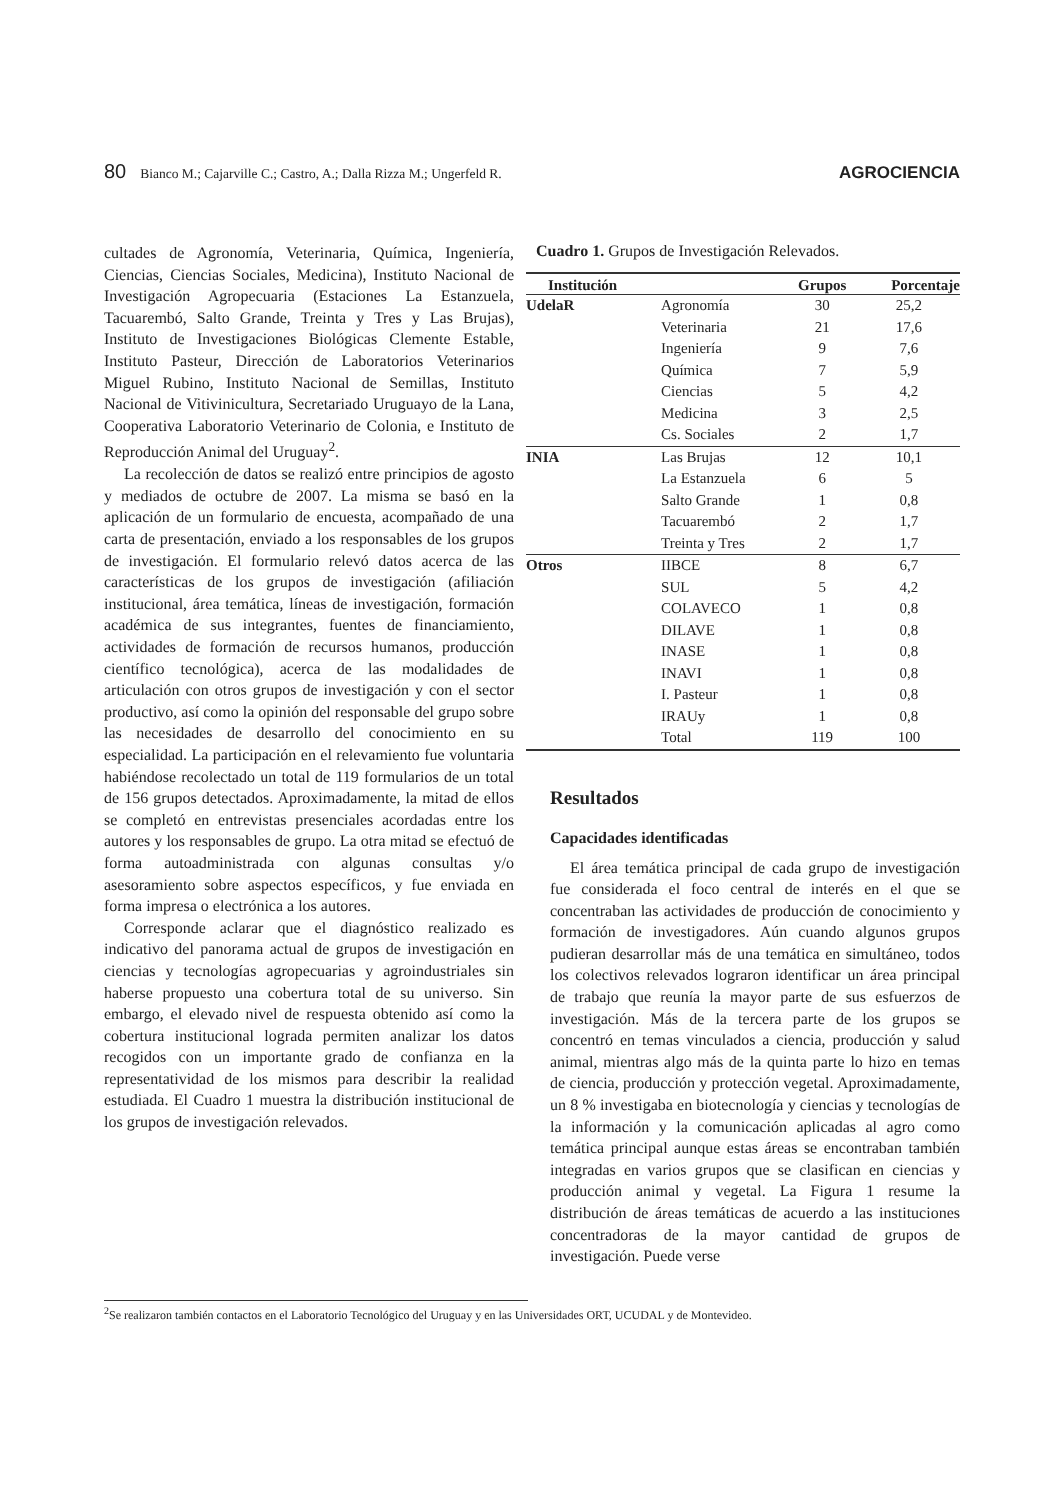80 Bianco M.; Cajarville C.; Castro, A.; Dalla Rizza M.; Ungerfeld R. AGROCIENCIA
cultades de Agronomía, Veterinaria, Química, Ingeniería, Ciencias, Ciencias Sociales, Medicina), Instituto Nacional de Investigación Agropecuaria (Estaciones La Estanzuela, Tacuarembó, Salto Grande, Treinta y Tres y Las Brujas), Instituto de Investigaciones Biológicas Clemente Estable, Instituto Pasteur, Dirección de Laboratorios Veterinarios Miguel Rubino, Instituto Nacional de Semillas, Instituto Nacional de Vitivinicultura, Secretariado Uruguayo de la Lana, Cooperativa Laboratorio Veterinario de Colonia, e Instituto de Reproducción Animal del Uruguay<sup>2</sup>.
La recolección de datos se realizó entre principios de agosto y mediados de octubre de 2007. La misma se basó en la aplicación de un formulario de encuesta, acompañado de una carta de presentación, enviado a los responsables de los grupos de investigación. El formulario relevó datos acerca de las características de los grupos de investigación (afiliación institucional, área temática, líneas de investigación, formación académica de sus integrantes, fuentes de financiamiento, actividades de formación de recursos humanos, producción científico tecnológica), acerca de las modalidades de articulación con otros grupos de investigación y con el sector productivo, así como la opinión del responsable del grupo sobre las necesidades de desarrollo del conocimiento en su especialidad. La participación en el relevamiento fue voluntaria habiéndose recolectado un total de 119 formularios de un total de 156 grupos detectados. Aproximadamente, la mitad de ellos se completó en entrevistas presenciales acordadas entre los autores y los responsables de grupo. La otra mitad se efectuó de forma autoadministrada con algunas consultas y/o asesoramiento sobre aspectos específicos, y fue enviada en forma impresa o electrónica a los autores.
Corresponde aclarar que el diagnóstico realizado es indicativo del panorama actual de grupos de investigación en ciencias y tecnologías agropecuarias y agroindustriales sin haberse propuesto una cobertura total de su universo. Sin embargo, el elevado nivel de respuesta obtenido así como la cobertura institucional lograda permiten analizar los datos recogidos con un importante grado de confianza en la representatividad de los mismos para describir la realidad estudiada. El Cuadro 1 muestra la distribución institucional de los grupos de investigación relevados.
Cuadro 1. Grupos de Investigación Relevados.
| Institución | | Grupos | Porcentaje |
| --- | --- | --- | --- |
| UdelaR | Agronomía | 30 | 25,2 |
| | Veterinaria | 21 | 17,6 |
| | Ingeniería | 9 | 7,6 |
| | Química | 7 | 5,9 |
| | Ciencias | 5 | 4,2 |
| | Medicina | 3 | 2,5 |
| | Cs. Sociales | 2 | 1,7 |
| INIA | Las Brujas | 12 | 10,1 |
| | La Estanzuela | 6 | 5 |
| | Salto Grande | 1 | 0,8 |
| | Tacuarembó | 2 | 1,7 |
| | Treinta y Tres | 2 | 1,7 |
| Otros | IIBCE | 8 | 6,7 |
| | SUL | 5 | 4,2 |
| | COLAVECO | 1 | 0,8 |
| | DILAVE | 1 | 0,8 |
| | INASE | 1 | 0,8 |
| | INAVI | 1 | 0,8 |
| | I. Pasteur | 1 | 0,8 |
| | IRAUy | 1 | 0,8 |
| | Total | 119 | 100 |
Resultados
Capacidades identificadas
El área temática principal de cada grupo de investigación fue considerada el foco central de interés en el que se concentraban las actividades de producción de conocimiento y formación de investigadores. Aún cuando algunos grupos pudieran desarrollar más de una temática en simultáneo, todos los colectivos relevados lograron identificar un área principal de trabajo que reunía la mayor parte de sus esfuerzos de investigación. Más de la tercera parte de los grupos se concentró en temas vinculados a ciencia, producción y salud animal, mientras algo más de la quinta parte lo hizo en temas de ciencia, producción y protección vegetal. Aproximadamente, un 8 % investigaba en biotecnología y ciencias y tecnologías de la información y la comunicación aplicadas al agro como temática principal aunque estas áreas se encontraban también integradas en varios grupos que se clasifican en ciencias y producción animal y vegetal. La Figura 1 resume la distribución de áreas temáticas de acuerdo a las instituciones concentradoras de la mayor cantidad de grupos de investigación. Puede verse
<sup>2</sup> Se realizaron también contactos en el Laboratorio Tecnológico del Uruguay y en las Universidades ORT, UCUDAL y de Montevideo.